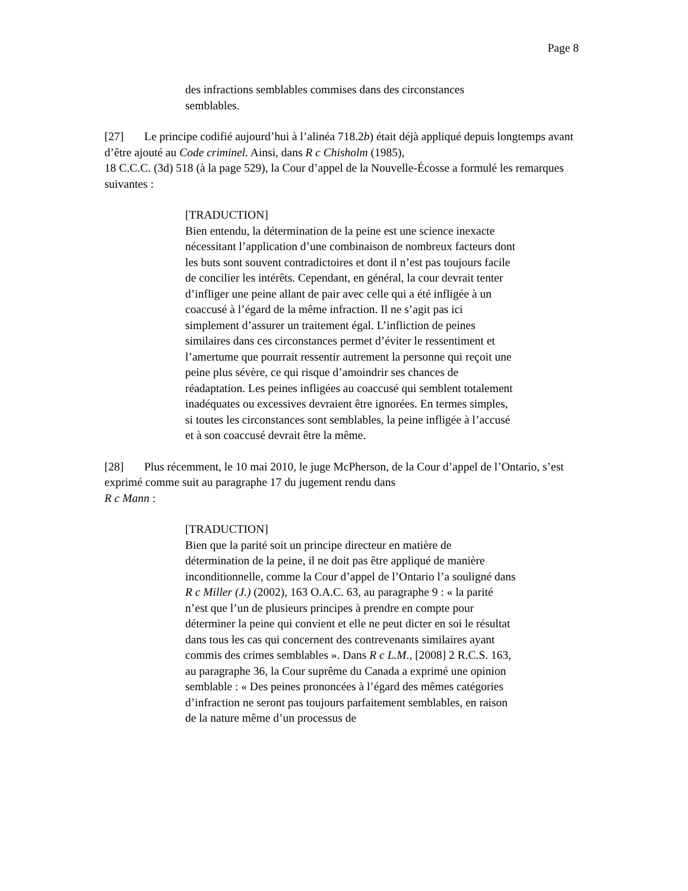Page 8
des infractions semblables commises dans des circonstances semblables.
[27] Le principe codifié aujourd’hui à l’alinéa 718.2b) était déjà appliqué depuis longtemps avant d’être ajouté au Code criminel. Ainsi, dans R c Chisholm (1985),
18 C.C.C. (3d) 518 (à la page 529), la Cour d’appel de la Nouvelle-Écosse a formulé les remarques suivantes :
[TRADUCTION]
Bien entendu, la détermination de la peine est une science inexacte nécessitant l’application d’une combinaison de nombreux facteurs dont les buts sont souvent contradictoires et dont il n’est pas toujours facile de concilier les intérêts. Cependant, en général, la cour devrait tenter d’infliger une peine allant de pair avec celle qui a été infligée à un coaccusé à l’égard de la même infraction. Il ne s’agit pas ici simplement d’assurer un traitement égal. L’infliction de peines similaires dans ces circonstances permet d’éviter le ressentiment et l’amertume que pourrait ressentir autrement la personne qui reçoit une peine plus sévère, ce qui risque d’amoindrir ses chances de réadaptation. Les peines infligées au coaccusé qui semblent totalement inadéquates ou excessives devraient être ignorées. En termes simples, si toutes les circonstances sont semblables, la peine infligée à l’accusé et à son coaccusé devrait être la même.
[28] Plus récemment, le 10 mai 2010, le juge McPherson, de la Cour d’appel de l’Ontario, s’est exprimé comme suit au paragraphe 17 du jugement rendu dans
R c Mann :
[TRADUCTION]
Bien que la parité soit un principe directeur en matière de détermination de la peine, il ne doit pas être appliqué de manière inconditionnelle, comme la Cour d’appel de l’Ontario l’a souligné dans R c Miller (J.) (2002), 163 O.A.C. 63, au paragraphe 9 : « la parité n’est que l’un de plusieurs principes à prendre en compte pour déterminer la peine qui convient et elle ne peut dicter en soi le résultat dans tous les cas qui concernent des contrevenants similaires ayant commis des crimes semblables ». Dans R c L.M., [2008] 2 R.C.S. 163, au paragraphe 36, la Cour suprême du Canada a exprimé une opinion semblable : « Des peines prononcées à l’égard des mêmes catégories d’infraction ne seront pas toujours parfaitement semblables, en raison de la nature même d’un processus de